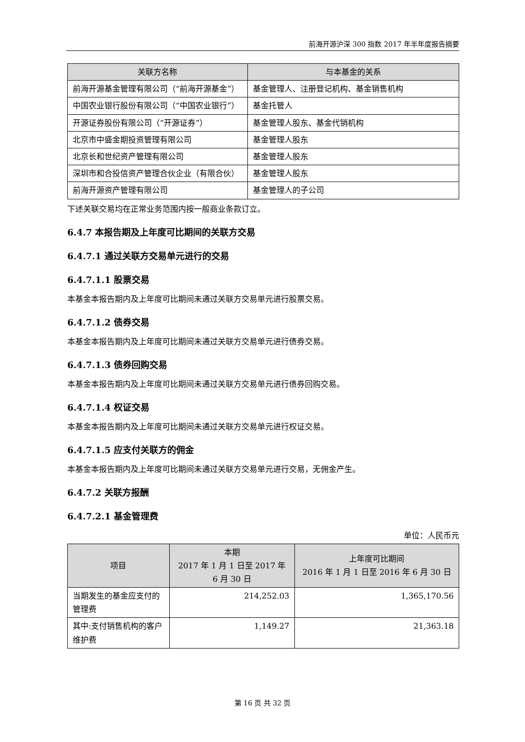前海开源沪深 300 指数 2017 年半年度报告摘要
| 关联方名称 | 与本基金的关系 |
| --- | --- |
| 前海开源基金管理有限公司（“前海开源基金”） | 基金管理人、注册登记机构、基金销售机构 |
| 中国农业银行股份有限公司（“中国农业银行”） | 基金托管人 |
| 开源证券股份有限公司（“开源证券”） | 基金管理人股东、基金代销机构 |
| 北京市中盛金期投资管理有限公司 | 基金管理人股东 |
| 北京长和世纪资产管理有限公司 | 基金管理人股东 |
| 深圳市和合投信资产管理合伙企业（有限合伙） | 基金管理人股东 |
| 前海开源资产管理有限公司 | 基金管理人的子公司 |
下述关联交易均在正常业务范围内按一般商业条款订立。
6.4.7 本报告期及上年度可比期间的关联方交易
6.4.7.1 通过关联方交易单元进行的交易
6.4.7.1.1 股票交易
本基金本报告期内及上年度可比期间未通过关联方交易单元进行股票交易。
6.4.7.1.2 债券交易
本基金本报告期内及上年度可比期间未通过关联方交易单元进行债券交易。
6.4.7.1.3 债券回购交易
本基金本报告期内及上年度可比期间未通过关联方交易单元进行债券回购交易。
6.4.7.1.4 权证交易
本基金本报告期内及上年度可比期间未通过关联方交易单元进行权证交易。
6.4.7.1.5 应支付关联方的佣金
本基金本报告期内及上年度可比期间未通过关联方交易单元进行交易，无佣金产生。
6.4.7.2 关联方报酬
6.4.7.2.1 基金管理费
单位：人民币元
| 项目 | 本期 2017 年 1 月 1 日至 2017 年 6 月 30 日 | 上年度可比期间 2016 年 1 月 1 日至 2016 年 6 月 30 日 |
| --- | --- | --- |
| 当期发生的基金应支付的管理费 | 214,252.03 | 1,365,170.56 |
| 其中:支付销售机构的客户维护费 | 1,149.27 | 21,363.18 |
第 16 页 共 32 页